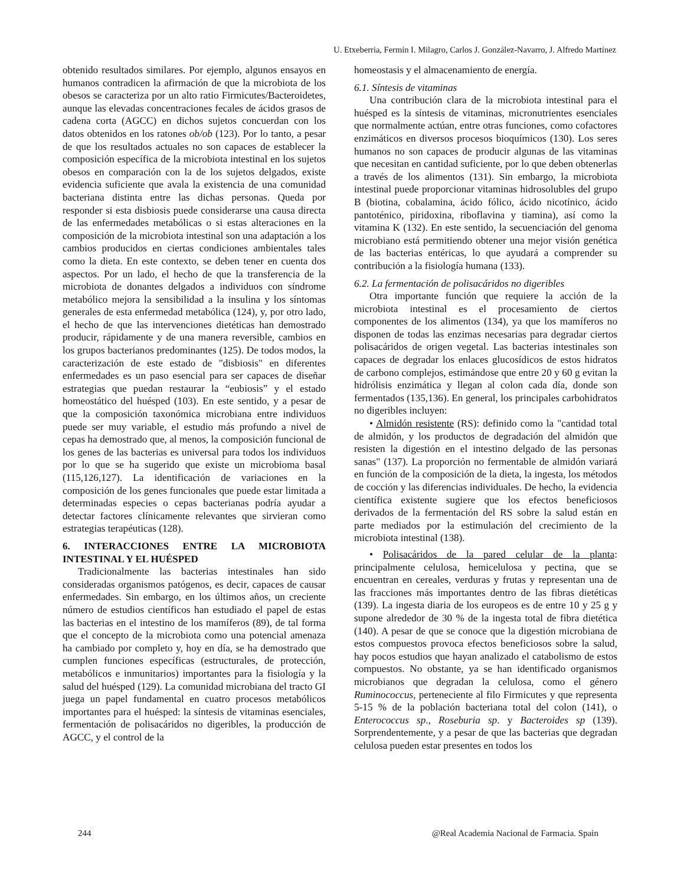U. Etxeberria, Fermín I. Milagro, Carlos J. González-Navarro, J. Alfredo Martínez
obtenido resultados similares. Por ejemplo, algunos ensayos en humanos contradicen la afirmación de que la microbiota de los obesos se caracteriza por un alto ratio Firmicutes/Bacteroidetes, aunque las elevadas concentraciones fecales de ácidos grasos de cadena corta (AGCC) en dichos sujetos concuerdan con los datos obtenidos en los ratones ob/ob (123). Por lo tanto, a pesar de que los resultados actuales no son capaces de establecer la composición específica de la microbiota intestinal en los sujetos obesos en comparación con la de los sujetos delgados, existe evidencia suficiente que avala la existencia de una comunidad bacteriana distinta entre las dichas personas. Queda por responder si esta disbiosis puede considerarse una causa directa de las enfermedades metabólicas o si estas alteraciones en la composición de la microbiota intestinal son una adaptación a los cambios producidos en ciertas condiciones ambientales tales como la dieta. En este contexto, se deben tener en cuenta dos aspectos. Por un lado, el hecho de que la transferencia de la microbiota de donantes delgados a individuos con síndrome metabólico mejora la sensibilidad a la insulina y los síntomas generales de esta enfermedad metabólica (124), y, por otro lado, el hecho de que las intervenciones dietéticas han demostrado producir, rápidamente y de una manera reversible, cambios en los grupos bacterianos predominantes (125). De todos modos, la caracterización de este estado de "disbiosis" en diferentes enfermedades es un paso esencial para ser capaces de diseñar estrategias que puedan restaurar la “eubiosis” y el estado homeostático del huésped (103). En este sentido, y a pesar de que la composición taxonómica microbiana entre individuos puede ser muy variable, el estudio más profundo a nivel de cepas ha demostrado que, al menos, la composición funcional de los genes de las bacterias es universal para todos los individuos por lo que se ha sugerido que existe un microbioma basal (115,126,127). La identificación de variaciones en la composición de los genes funcionales que puede estar limitada a determinadas especies o cepas bacterianas podría ayudar a detectar factores clínicamente relevantes que sirvieran como estrategias terapéuticas (128).
6. INTERACCIONES ENTRE LA MICROBIOTA INTESTINAL Y EL HUÉSPED
Tradicionalmente las bacterias intestinales han sido consideradas organismos patógenos, es decir, capaces de causar enfermedades. Sin embargo, en los últimos años, un creciente número de estudios científicos han estudiado el papel de estas las bacterias en el intestino de los mamíferos (89), de tal forma que el concepto de la microbiota como una potencial amenaza ha cambiado por completo y, hoy en día, se ha demostrado que cumplen funciones específicas (estructurales, de protección, metabólicos e inmunitarios) importantes para la fisiología y la salud del huésped (129). La comunidad microbiana del tracto GI juega un papel fundamental en cuatro procesos metabólicos importantes para el huésped: la síntesis de vitaminas esenciales, fermentación de polisacáridos no digeribles, la producción de AGCC, y el control de la
homeostasis y el almacenamiento de energía.
6.1. Síntesis de vitaminas
Una contribución clara de la microbiota intestinal para el huésped es la síntesis de vitaminas, micronutrientes esenciales que normalmente actúan, entre otras funciones, como cofactores enzimáticos en diversos procesos bioquímicos (130). Los seres humanos no son capaces de producir algunas de las vitaminas que necesitan en cantidad suficiente, por lo que deben obtenerlas a través de los alimentos (131). Sin embargo, la microbiota intestinal puede proporcionar vitaminas hidrosolubles del grupo B (biotina, cobalamina, ácido fólico, ácido nicotínico, ácido pantoténico, piridoxina, riboflavina y tiamina), así como la vitamina K (132). En este sentido, la secuenciación del genoma microbiano está permitiendo obtener una mejor visión genética de las bacterias entéricas, lo que ayudará a comprender su contribución a la fisiología humana (133).
6.2. La fermentación de polisacáridos no digeribles
Otra importante función que requiere la acción de la microbiota intestinal es el procesamiento de ciertos componentes de los alimentos (134), ya que los mamíferos no disponen de todas las enzimas necesarias para degradar ciertos polisacáridos de origen vegetal. Las bacterias intestinales son capaces de degradar los enlaces glucosídicos de estos hidratos de carbono complejos, estimándose que entre 20 y 60 g evitan la hidrólisis enzimática y llegan al colon cada día, donde son fermentados (135,136). En general, los principales carbohidratos no digeribles incluyen:
• Almidón resistente (RS): definido como la "cantidad total de almidón, y los productos de degradación del almidón que resisten la digestión en el intestino delgado de las personas sanas" (137). La proporción no fermentable de almidón variará en función de la composición de la dieta, la ingesta, los métodos de cocción y las diferencias individuales. De hecho, la evidencia científica existente sugiere que los efectos beneficiosos derivados de la fermentación del RS sobre la salud están en parte mediados por la estimulación del crecimiento de la microbiota intestinal (138).
• Polisacáridos de la pared celular de la planta: principalmente celulosa, hemicelulosa y pectina, que se encuentran en cereales, verduras y frutas y representan una de las fracciones más importantes dentro de las fibras dietéticas (139). La ingesta diaria de los europeos es de entre 10 y 25 g y supone alrededor de 30 % de la ingesta total de fibra dietética (140). A pesar de que se conoce que la digestión microbiana de estos compuestos provoca efectos beneficiosos sobre la salud, hay pocos estudios que hayan analizado el catabolismo de estos compuestos. No obstante, ya se han identificado organismos microbianos que degradan la celulosa, como el género Ruminococcus, perteneciente al filo Firmicutes y que representa 5-15 % de la población bacteriana total del colon (141), o Enterococcus sp., Roseburia sp. y Bacteroides sp (139). Sorprendentemente, y a pesar de que las bacterias que degradan celulosa pueden estar presentes en todos los
244 @Real Academia Nacional de Farmacia. Spain